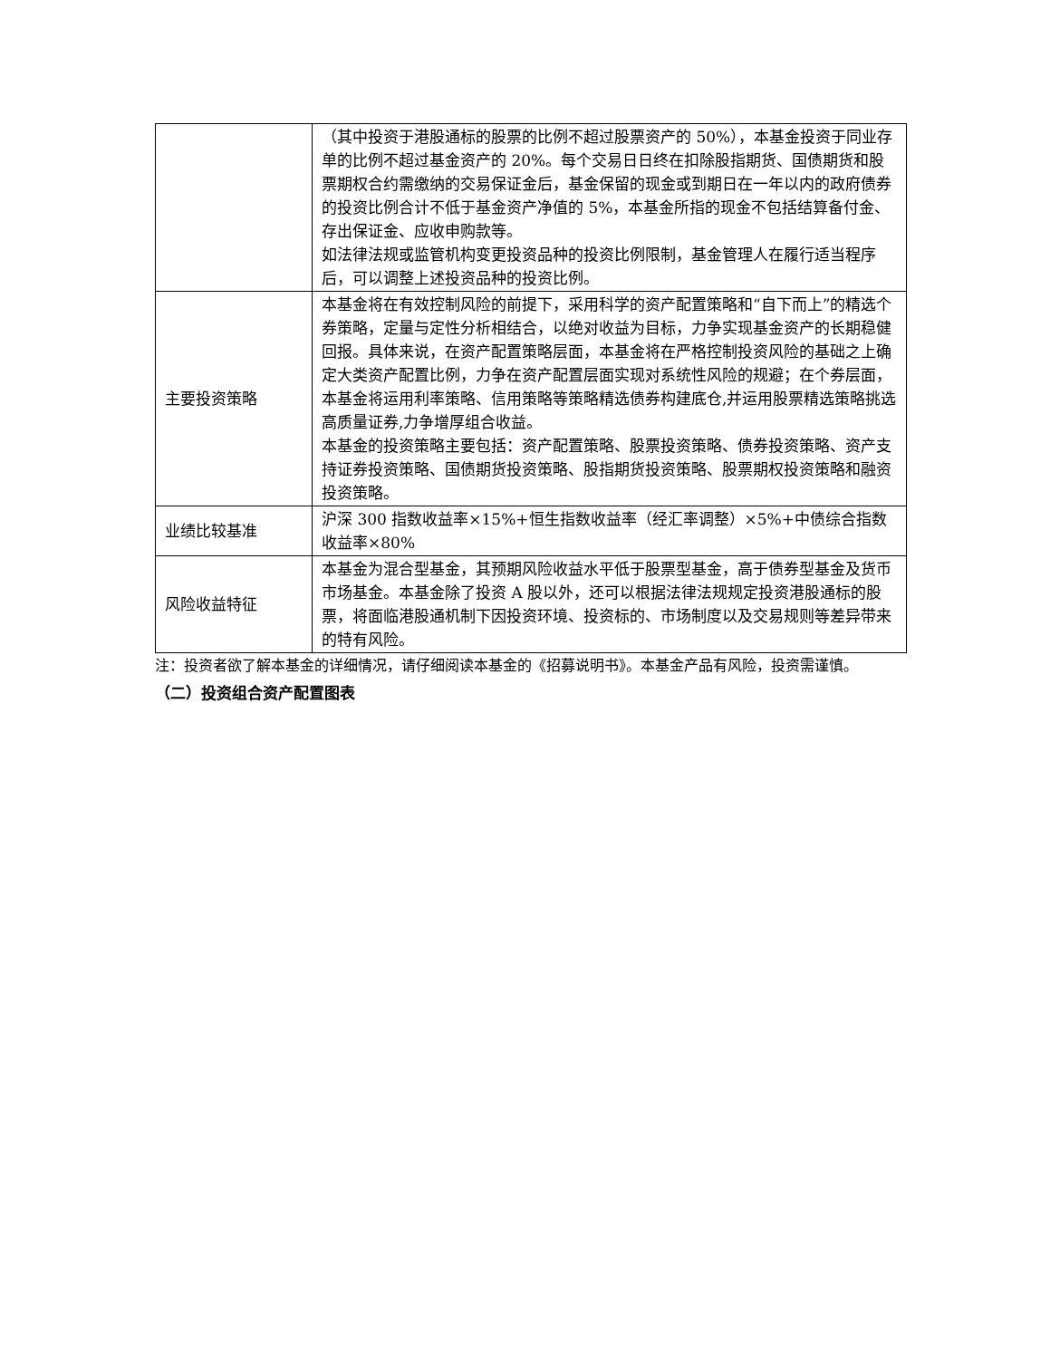| | （其中投资于港股通标的股票的比例不超过股票资产的 50%），本基金投资于同业存单的比例不超过基金资产的 20%。每个交易日日终在扣除股指期货、国债期货和股票期权合约需缴纳的交易保证金后，基金保留的现金或到期日在一年以内的政府债券的投资比例合计不低于基金资产净值的 5%，本基金所指的现金不包括结算备付金、存出保证金、应收申购款等。 如法律法规或监管机构变更投资品种的投资比例限制，基金管理人在履行适当程序后，可以调整上述投资品种的投资比例。 |
| 主要投资策略 | 本基金将在有效控制风险的前提下，采用科学的资产配置策略和“自下而上”的精选个券策略，定量与定性分析相结合，以绝对收益为目标，力争实现基金资产的长期稳健回报。具体来说，在资产配置策略层面，本基金将在严格控制投资风险的基础之上确定大类资产配置比例，力争在资产配置层面实现对系统性风险的规避；在个券层面，本基金将运用利率策略、信用策略等策略精选债券构建底仓,并运用股票精选策略挑选高质量证券,力争增厚组合收益。 本基金的投资策略主要包括：资产配置策略、股票投资策略、债券投资策略、资产支持证券投资策略、国债期货投资策略、股指期货投资策略、股票期权投资策略和融资投资策略。 |
| 业绩比较基准 | 沪深 300 指数收益率×15%+恒生指数收益率（经汇率调整）×5%+中债综合指数收益率×80% |
| 风险收益特征 | 本基金为混合型基金，其预期风险收益水平低于股票型基金，高于债券型基金及货币市场基金。本基金除了投资 A 股以外，还可以根据法律法规规定投资港股通标的股票，将面临港股通机制下因投资环境、投资标的、市场制度以及交易规则等差异带来的特有风险。 |
注：投资者欲了解本基金的详细情况，请仔细阅读本基金的《招募说明书》。本基金产品有风险，投资需谨慎。
（二）投资组合资产配置图表